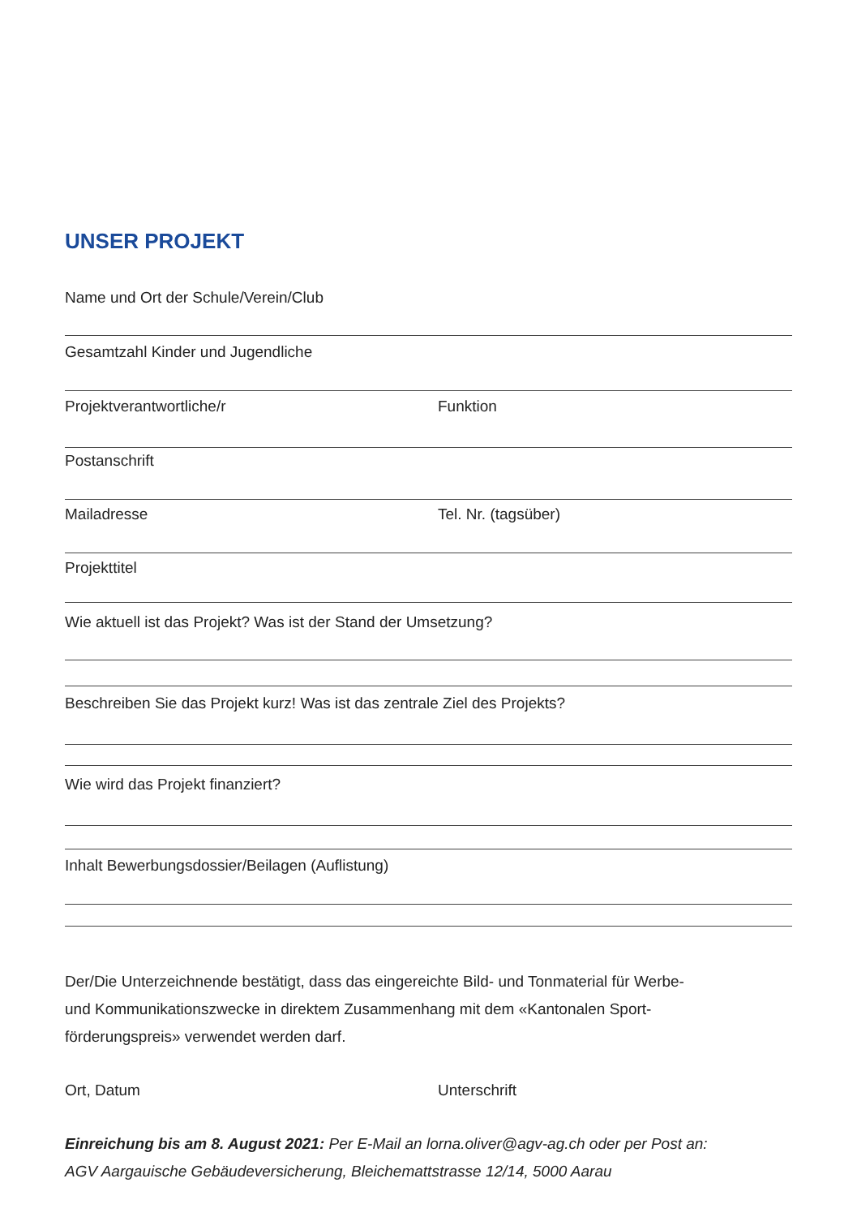UNSER PROJEKT
Name und Ort der Schule/Verein/Club
Gesamtzahl Kinder und Jugendliche
Projektverantwortliche/r Funktion
Postanschrift
Mailadresse Tel. Nr. (tagsüber)
Projekttitel
Wie aktuell ist das Projekt? Was ist der Stand der Umsetzung?
Beschreiben Sie das Projekt kurz! Was ist das zentrale Ziel des Projekts?
Wie wird das Projekt finanziert?
Inhalt Bewerbungsdossier/Beilagen (Auflistung)
Der/Die Unterzeichnende bestätigt, dass das eingereichte Bild- und Tonmaterial für Werbe-
und Kommunikationszwecke in direktem Zusammenhang mit dem «Kantonalen Sport-
förderungspreis» verwendet werden darf.
Ort, Datum Unterschrift
Einreichung bis am 8. August 2021: Per E-Mail an lorna.oliver@agv-ag.ch oder per Post an:
AGV Aargauische Gebäudeversicherung, Bleichemattstrasse 12/14, 5000 Aarau